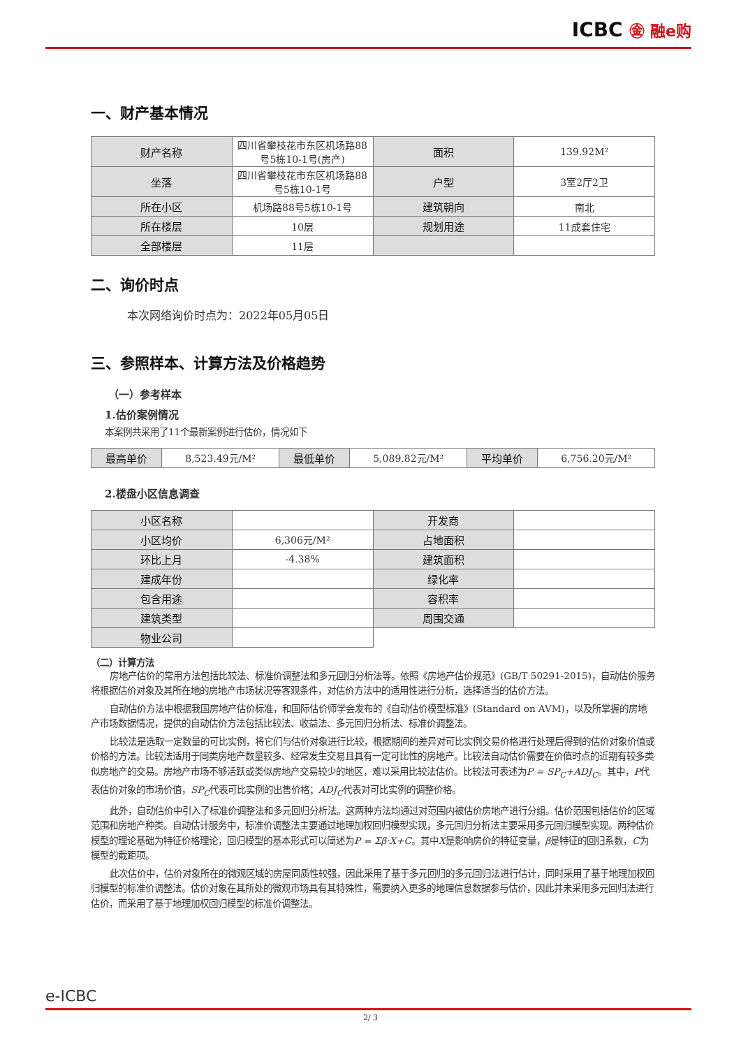ICBC ㊎ 融e购
一、财产基本情况
| 财产名称 | 四川省攀枝花市东区机场路88号5栋10-1号(房产) | 面积 | 139.92M² |
| 坐落 | 四川省攀枝花市东区机场路88号5栋10-1号 | 户型 | 3室2厅2卫 |
| 所在小区 | 机场路88号5栋10-1号 | 建筑朝向 | 南北 |
| 所在楼层 | 10层 | 规划用途 | 11成套住宅 |
| 全部楼层 | 11层 | | |
二、询价时点
本次网络询价时点为：2022年05月05日
三、参照样本、计算方法及价格趋势
（一）参考样本
1.估价案例情况
本案例共采用了11个最新案例进行估价，情况如下
| 最高单价 | 8,523.49元/M² | 最低单价 | 5,089.82元/M² | 平均单价 | 6,756.20元/M² |
2.楼盘小区信息调查
| 小区名称 | | 开发商 | |
| 小区均价 | 6,306元/M² | 占地面积 | |
| 环比上月 | -4.38% | 建筑面积 | |
| 建成年份 | | 绿化率 | |
| 包含用途 | | 容积率 | |
| 建筑类型 | | 周围交通 | |
| 物业公司 | | | |
（二）计算方法
房地产估价的常用方法包括比较法、标准价调整法和多元回归分析法等。依照《房地产估价规范》(GB/T 50291-2015)，自动估价服务将根据估价对象及其所在地的房地产市场状况等客观条件，对估价方法中的适用性进行分析，选择适当的估价方法。
自动估价方法中根据我国房地产估价标准，和国际估价师学会发布的《自动估价模型标准》(Standard on AVM)，以及所掌握的房地产市场数据情况，提供的自动估价方法包括比较法、收益法、多元回归分析法、标准价调整法。
比较法是选取一定数量的可比实例，将它们与估价对象进行比较，根据期间的差异对可比实例交易价格进行处理后得到的估价对象价值或价格的方法。比较法适用于同类房地产数量较多、经常发生交易且具有一定可比性的房地产。比较法自动估价需要在价值时点的近期有较多类似房地产的交易。房地产市场不够活跃或类似房地产交易较少的地区，难以采用比较法估价。比较法可表述为P = SP<sub>C</sub>+ADJ<sub>C</sub>。其中，P代表估价对象的市场价值，SP<sub>C</sub>代表可比实例的出售价格；ADJ<sub>C</sub>代表对可比实例的调整价格。
此外，自动估价中引入了标准价调整法和多元回归分析法。这两种方法均通过对范围内被估价房地产进行分组。估价范围包括估价的区域范围和房地产种类。自动估计服务中，标准价调整法主要通过地理加权回归模型实现，多元回归分析法主要采用多元回归模型实现。两种估价模型的理论基础为特征价格理论，回归模型的基本形式可以简述为P = Σβ·X+C。其中X是影响房价的特征变量，β是特征的回归系数，C为模型的截距项。
此次估价中，估价对象所在的微观区域的房屋同质性较强，因此采用了基于多元回归的多元回归法进行估计，同时采用了基于地理加权回归模型的标准价调整法。估价对象在其所处的微观市场具有其特殊性，需要纳入更多的地理信息数据参与估价，因此并未采用多元回归法进行估价，而采用了基于地理加权回归模型的标准价调整法。
e-ICBC
2/ 3